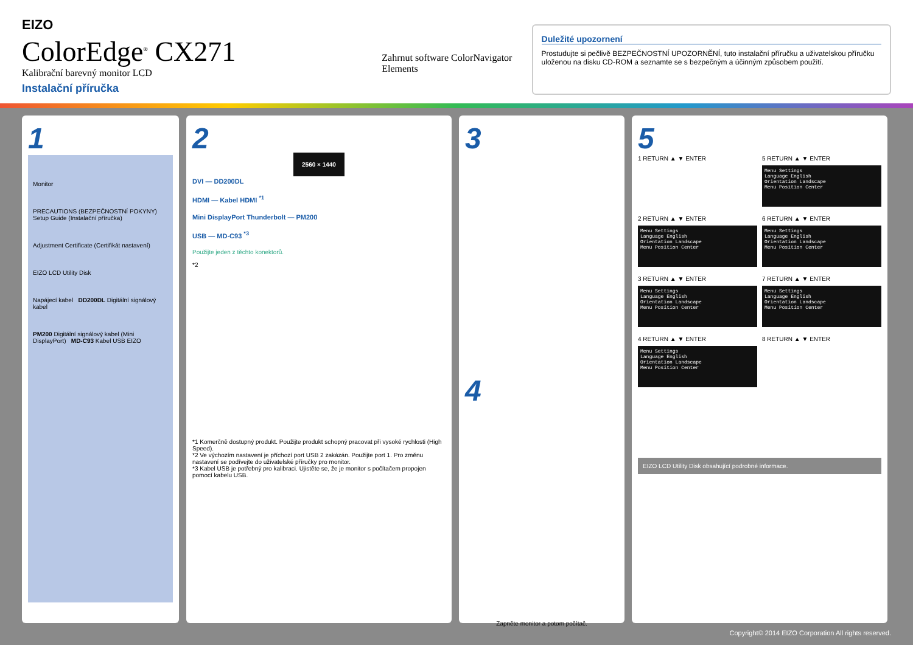EIZO
ColorEdge<sup>®</sup> CX271
Kalibrační barevný monitor LCD
Instalační příručka
Zahrnut software ColorNavigator Elements
Duležité upozornení
Prostudujte si pečlivě BEZPEČNOSTNÍ UPOZORNĚNÍ, tuto instalační příručku a uživatelskou příručku uloženou na disku CD-ROM a seznamte se s bezpečným a účinným způsobem použití.
1
Monitor
PRECAUTIONS (BEZPEČNOSTNÍ POKYNY) Setup Guide (Instalační příručka)
Adjustment Certificate (Certifikát nastavení)
EIZO LCD Utility Disk
Napájecí kabel DD200DL Digitální signálový kabel
PM200 Digitální signálový kabel (Mini DisplayPort) MD-C93 Kabel USB EIZO
2
2560 × 1440
DVI — DD200DL
HDMI — Kabel HDMI <sup>*1</sup>
Mini DisplayPort Thunderbolt — PM200
USB — MD-C93 <sup>*3</sup>
Použijte jeden z těchto konektorů.
*2
*1 Komerčně dostupný produkt. Použijte produkt schopný pracovat při vysoké rychlosti (High Speed).
*2 Ve výchozím nastavení je příchozí port USB 2 zakázán. Použijte port 1. Pro změnu nastavení se podívejte do uživatelské příručky pro monitor.
*3 Kabel USB je potřebný pro kalibraci. Ujistěte se, že je monitor s počítačem propojen pomocí kabelu USB.
3
4
Zapněte monitor a potom počítač.
5
1 RETURN ▲ ▼ ENTER
5 RETURN ▲ ▼ ENTER
Menu Settings
Language English
Orientation Landscape
Menu Position Center
2 RETURN ▲ ▼ ENTER
Menu Settings
Language English
Orientation Landscape
Menu Position Center
6 RETURN ▲ ▼ ENTER
Menu Settings
Language English
Orientation Landscape
Menu Position Center
3 RETURN ▲ ▼ ENTER
Menu Settings
Language English
Orientation Landscape
Menu Position Center
7 RETURN ▲ ▼ ENTER
Menu Settings
Language English
Orientation Landscape
Menu Position Center
4 RETURN ▲ ▼ ENTER
Menu Settings
Language English
Orientation Landscape
Menu Position Center
8 RETURN ▲ ▼ ENTER
EIZO LCD Utility Disk obsahující podrobné informace.
Copyright© 2014 EIZO Corporation All rights reserved.